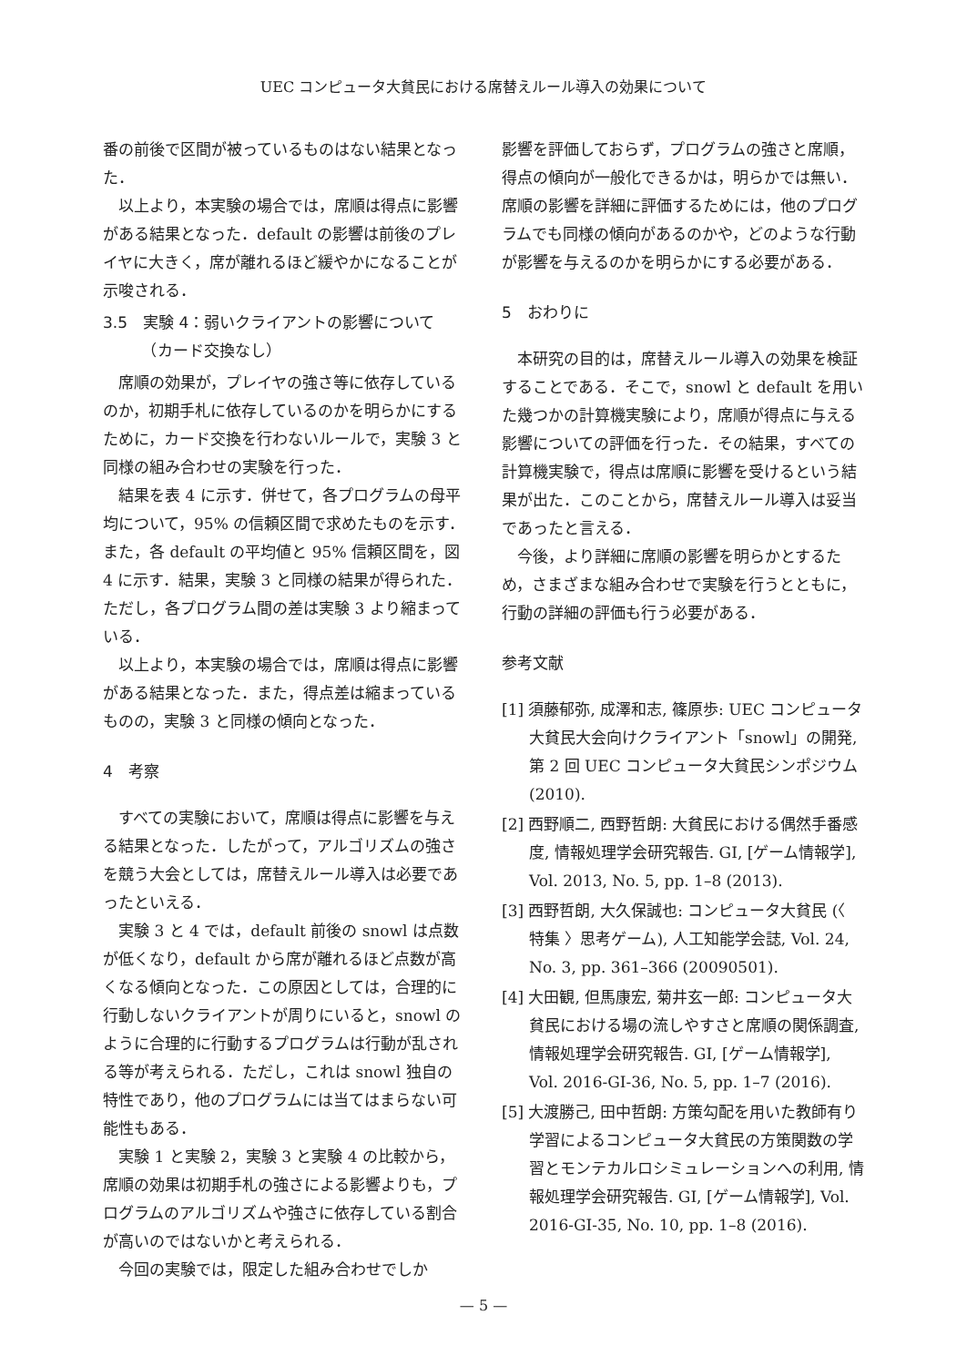UEC コンピュータ大貧民における席替えルール導入の効果について
番の前後で区間が被っているものはない結果となった．
以上より，本実験の場合では，席順は得点に影響がある結果となった．default の影響は前後のプレイヤに大きく，席が離れるほど緩やかになることが示唆される．
3.5　実験 4：弱いクライアントの影響について
　　　（カード交換なし）
席順の効果が，プレイヤの強さ等に依存しているのか，初期手札に依存しているのかを明らかにするために，カード交換を行わないルールで，実験 3 と同様の組み合わせの実験を行った．
結果を表 4 に示す．併せて，各プログラムの母平均について，95% の信頼区間で求めたものを示す．また，各 default の平均値と 95% 信頼区間を，図 4 に示す．結果，実験 3 と同様の結果が得られた．ただし，各プログラム間の差は実験 3 より縮まっている．
以上より，本実験の場合では，席順は得点に影響がある結果となった．また，得点差は縮まっているものの，実験 3 と同様の傾向となった．
4　考察
すべての実験において，席順は得点に影響を与える結果となった．したがって，アルゴリズムの強さを競う大会としては，席替えルール導入は必要であったといえる．
実験 3 と 4 では，default 前後の snowl は点数が低くなり，default から席が離れるほど点数が高くなる傾向となった．この原因としては，合理的に行動しないクライアントが周りにいると，snowl のように合理的に行動するプログラムは行動が乱される等が考えられる．ただし，これは snowl 独自の特性であり，他のプログラムには当てはまらない可能性もある．
実験 1 と実験 2，実験 3 と実験 4 の比較から，席順の効果は初期手札の強さによる影響よりも，プログラムのアルゴリズムや強さに依存している割合が高いのではないかと考えられる．
今回の実験では，限定した組み合わせでしか
影響を評価しておらず，プログラムの強さと席順，得点の傾向が一般化できるかは，明らかでは無い．席順の影響を詳細に評価するためには，他のプログラムでも同様の傾向があるのかや，どのような行動が影響を与えるのかを明らかにする必要がある．
5　おわりに
本研究の目的は，席替えルール導入の効果を検証することである．そこで，snowl と default を用いた幾つかの計算機実験により，席順が得点に与える影響についての評価を行った．その結果，すべての計算機実験で，得点は席順に影響を受けるという結果が出た．このことから，席替えルール導入は妥当であったと言える．
今後，より詳細に席順の影響を明らかとするため，さまざまな組み合わせで実験を行うとともに，行動の詳細の評価も行う必要がある．
参考文献
[1] 須藤郁弥, 成澤和志, 篠原歩: UEC コンピュータ大貧民大会向けクライアント「snowl」の開発, 第 2 回 UEC コンピュータ大貧民シンポジウム (2010).
[2] 西野順二, 西野哲朗: 大貧民における偶然手番感度, 情報処理学会研究報告. GI, [ゲーム情報学], Vol. 2013, No. 5, pp. 1–8 (2013).
[3] 西野哲朗, 大久保誠也: コンピュータ大貧民 (〈 特集 〉思考ゲーム), 人工知能学会誌, Vol. 24, No. 3, pp. 361–366 (20090501).
[4] 大田観, 但馬康宏, 菊井玄一郎: コンピュータ大貧民における場の流しやすさと席順の関係調査, 情報処理学会研究報告. GI, [ゲーム情報学], Vol. 2016-GI-36, No. 5, pp. 1–7 (2016).
[5] 大渡勝己, 田中哲朗: 方策勾配を用いた教師有り学習によるコンピュータ大貧民の方策関数の学習とモンテカルロシミュレーションへの利用, 情報処理学会研究報告. GI, [ゲーム情報学], Vol. 2016-GI-35, No. 10, pp. 1–8 (2016).
— 5 —